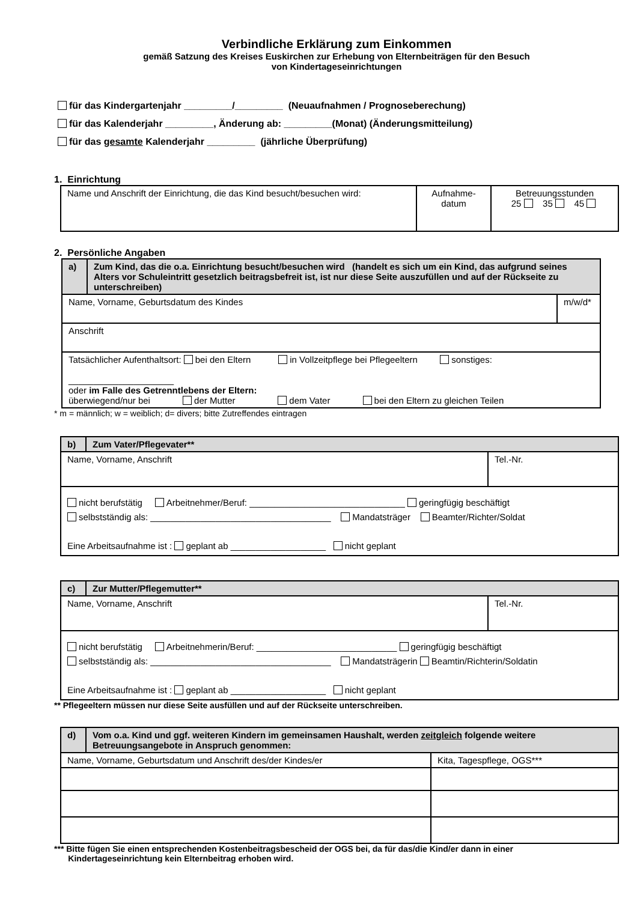Verbindliche Erklärung zum Einkommen
gemäß Satzung des Kreises Euskirchen zur Erhebung von Elternbeiträgen für den Besuch
von Kindertageseinrichtungen
für das Kindergartenjahr _________/_________ (Neuaufnahmen / Prognoseberechung)
für das Kalenderjahr _________, Änderung ab: _________(Monat) (Änderungsmitteilung)
für das gesamte Kalenderjahr _________ (jährliche Überprüfung)
1. Einrichtung
| Name und Anschrift der Einrichtung, die das Kind besucht/besuchen wird: | Aufnahme- datum | Betreuungsstunden 25 35 45 |
2. Persönliche Angaben
| a) | Zum Kind, das die o.a. Einrichtung besucht/besuchen wird (handelt es sich um ein Kind, das aufgrund seines Alters vor Schuleintritt gesetzlich beitragsbefreit ist, ist nur diese Seite auszufüllen und auf der Rückseite zu unterschreiben) | |
| Name, Vorname, Geburtsdatum des Kindes | | m/w/d* |
| Anschrift | | |
| Tatsächlicher Aufenthaltsort: bei den Eltern in Vollzeitpflege bei Pflegeeltern sonstiges: _____________________ oder im Falle des Getrenntlebens der Eltern: überwiegend/nur bei der Mutter dem Vater bei den Eltern zu gleichen Teilen | | |
* m = männlich; w = weiblich; d= divers; bitte Zutreffendes eintragen
| b) | Zum Vater/Pflegevater** | |
| Name, Vorname, Anschrift | | Tel.-Nr. |
| nicht berufstätig Arbeitnehmer/Beruf: _______________________________ geringfügig beschäftigt selbstständig als: ____________________________________ Mandatsträger Beamter/Richter/Soldat Eine Arbeitsaufnahme ist : geplant ab ___________________ nicht geplant | | |
| c) | Zur Mutter/Pflegemutter** | |
| Name, Vorname, Anschrift | | Tel.-Nr. |
| nicht berufstätig Arbeitnehmerin/Beruf: ____________________________ geringfügig beschäftigt selbstständig als: ____________________________________ Mandatsträgerin Beamtin/Richterin/Soldatin Eine Arbeitsaufnahme ist : geplant ab ___________________ nicht geplant | | |
** Pflegeeltern müssen nur diese Seite ausfüllen und auf der Rückseite unterschreiben.
| d) | Vom o.a. Kind und ggf. weiteren Kindern im gemeinsamen Haushalt, werden zeitgleich folgende weitere Betreuungsangebote in Anspruch genommen: | |
| Name, Vorname, Geburtsdatum und Anschrift des/der Kindes/er | | Kita, Tagespflege, OGS*** |
*** Bitte fügen Sie einen entsprechenden Kostenbeitragsbescheid der OGS bei, da für das/die Kind/er dann in einer
Kindertageseinrichtung kein Elternbeitrag erhoben wird.